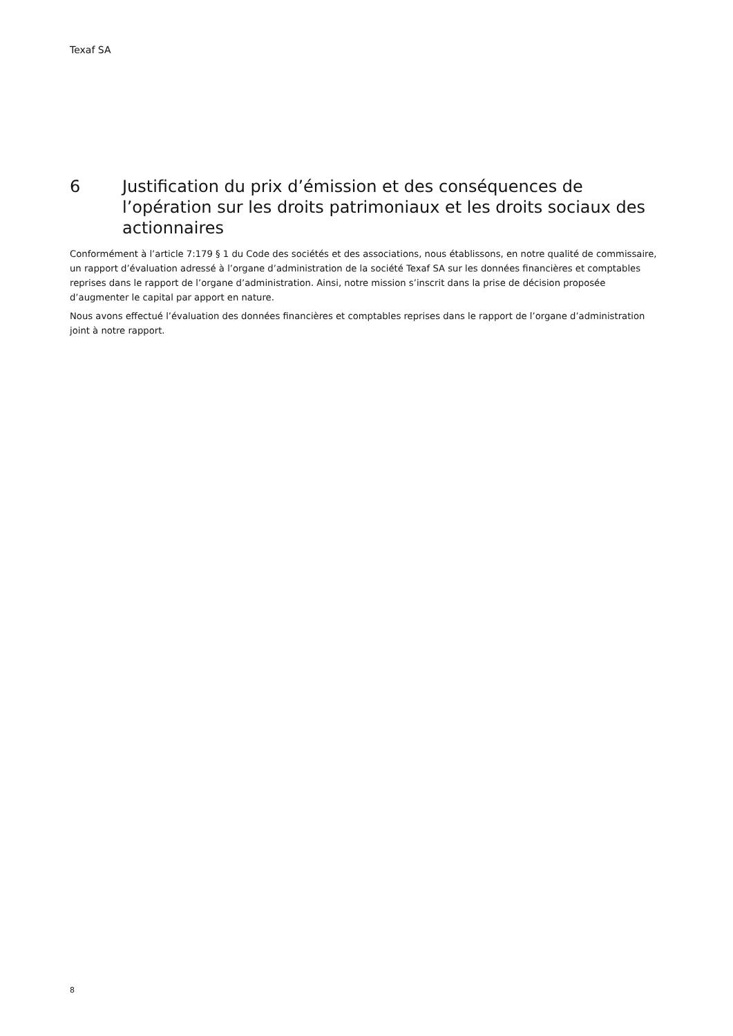Texaf SA
6 Justification du prix d’émission et des conséquences de l’opération sur les droits patrimoniaux et les droits sociaux des actionnaires
Conformément à l’article 7:179 § 1 du Code des sociétés et des associations, nous établissons, en notre qualité de commissaire, un rapport d’évaluation adressé à l’organe d’administration de la société Texaf SA sur les données financières et comptables reprises dans le rapport de l’organe d’administration. Ainsi, notre mission s’inscrit dans la prise de décision proposée d’augmenter le capital par apport en nature.
Nous avons effectué l’évaluation des données financières et comptables reprises dans le rapport de l’organe d’administration joint à notre rapport.
8